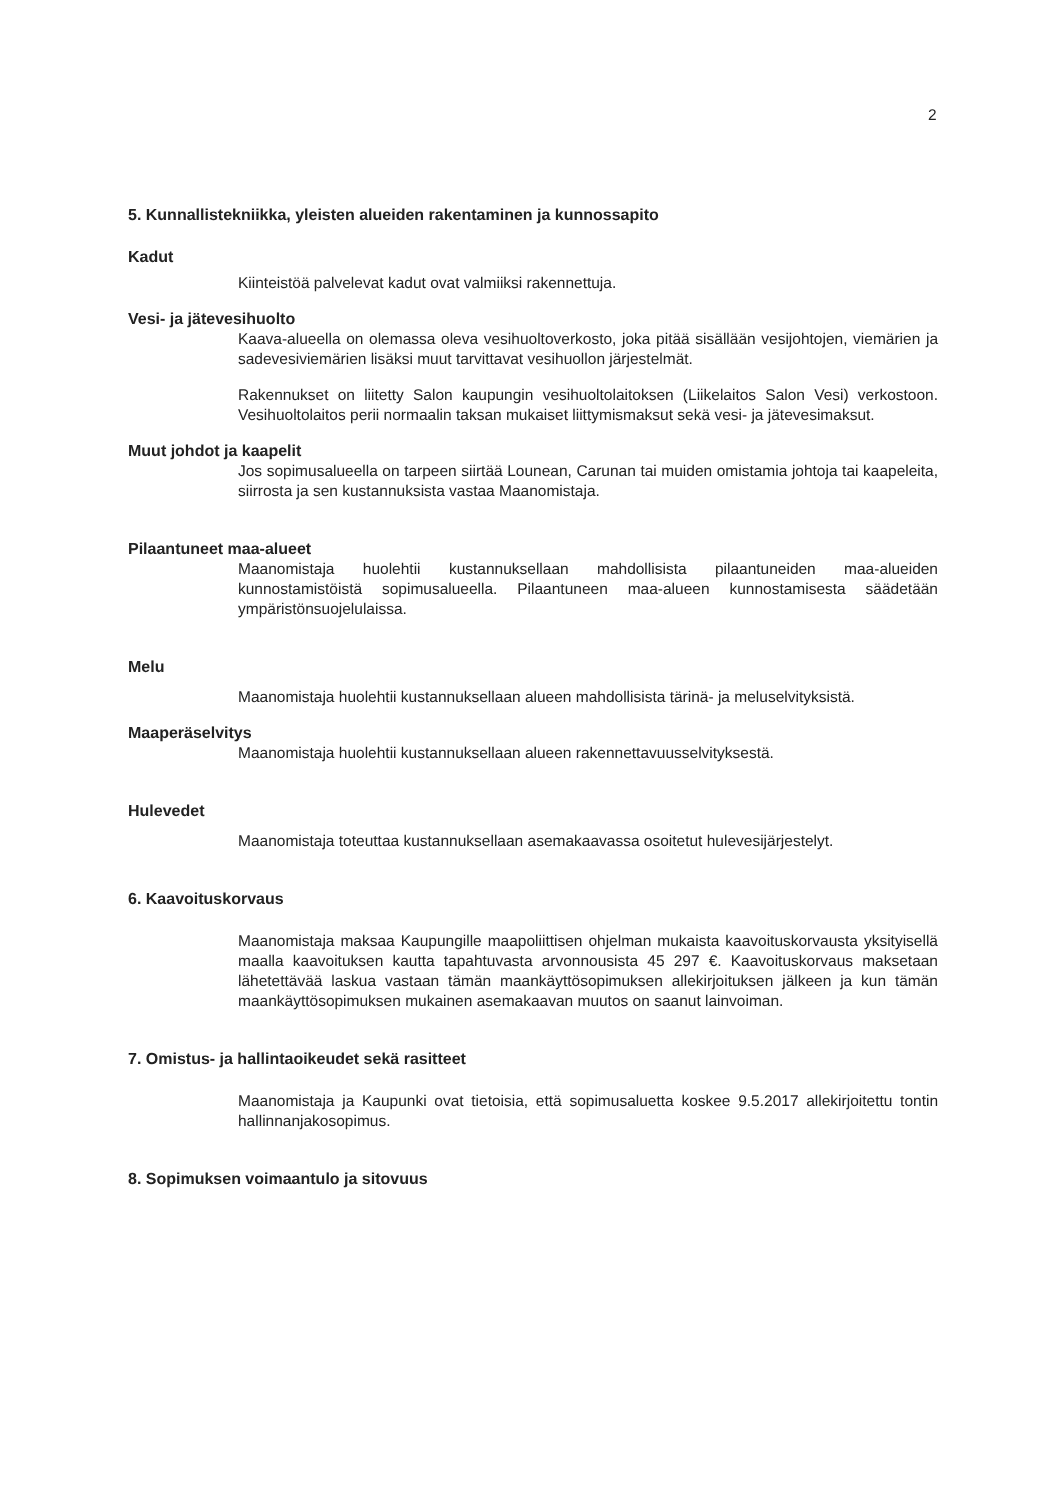2
5. Kunnallistekniikka, yleisten alueiden rakentaminen ja kunnossapito
Kadut
Kiinteistöä palvelevat kadut ovat valmiiksi rakennettuja.
Vesi- ja jätevesihuolto
Kaava-alueella on olemassa oleva vesihuoltoverkosto, joka pitää sisällään vesijohtojen, viemärien ja sadevesiviemärien lisäksi muut tarvittavat vesihuollon järjestelmät.
Rakennukset on liitetty Salon kaupungin vesihuoltolaitoksen (Liikelaitos Salon Vesi) verkostoon. Vesihuoltolaitos perii normaalin taksan mukaiset liittymismaksut sekä vesi- ja jätevesimaksut.
Muut johdot ja kaapelit
Jos sopimusalueella on tarpeen siirtää Lounean, Carunan tai muiden omistamia johtoja tai kaapeleita, siirrosta ja sen kustannuksista vastaa Maanomistaja.
Pilaantuneet maa-alueet
Maanomistaja huolehtii kustannuksellaan mahdollisista pilaantuneiden maa-alueiden kunnostamistöistä sopimusalueella. Pilaantuneen maa-alueen kunnostamisesta säädetään ympäristönsuojelulaissa.
Melu
Maanomistaja huolehtii kustannuksellaan alueen mahdollisista tärinä- ja meluselvityksistä.
Maaperäselvitys
Maanomistaja huolehtii kustannuksellaan alueen rakennettavuusselvityksestä.
Hulevedet
Maanomistaja toteuttaa kustannuksellaan asemakaavassa osoitetut hulevesijärjestelyt.
6. Kaavoituskorvaus
Maanomistaja maksaa Kaupungille maapoliittisen ohjelman mukaista kaavoituskorvausta yksityisellä maalla kaavoituksen kautta tapahtuvasta arvonnousista 45 297 €. Kaavoituskorvaus maksetaan lähetettävää laskua vastaan tämän maankäyttösopimuksen allekirjoituksen jälkeen ja kun tämän maankäyttösopimuksen mukainen asemakaavan muutos on saanut lainvoiman.
7. Omistus- ja hallintaoikeudet sekä rasitteet
Maanomistaja ja Kaupunki ovat tietoisia, että sopimusaluetta koskee 9.5.2017 allekirjoitettu tontin hallinnanjakosopimus.
8. Sopimuksen voimaantulo ja sitovuus